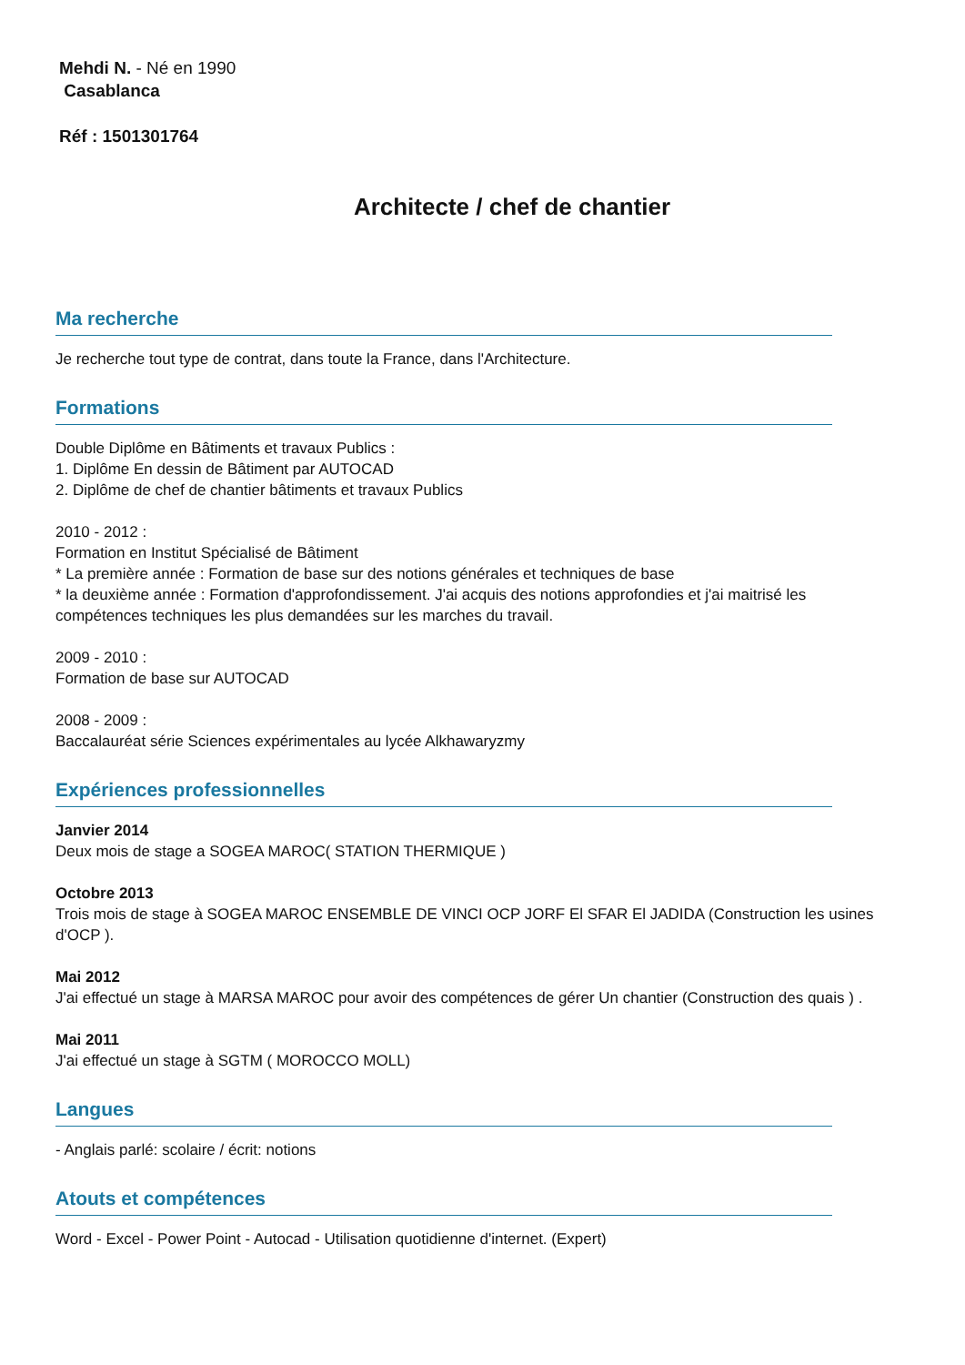Mehdi N. - Né en 1990
Casablanca
Réf : 1501301764
Architecte / chef de chantier
Ma recherche
Je recherche tout type de contrat, dans toute la France, dans l'Architecture.
Formations
Double Diplôme en Bâtiments et travaux Publics :
1. Diplôme En dessin de Bâtiment par AUTOCAD
2. Diplôme de chef de chantier bâtiments et travaux Publics
2010 - 2012 :
Formation en Institut Spécialisé de Bâtiment
* La première année : Formation de base sur des notions générales et techniques de base
* la deuxième année : Formation d'approfondissement. J'ai acquis des notions approfondies et j'ai maitrisé les compétences techniques les plus demandées sur les marches du travail.
2009 - 2010 :
Formation de base sur AUTOCAD
2008 - 2009 :
Baccalauréat série Sciences expérimentales au lycée Alkhawaryzmy
Expériences professionnelles
Janvier 2014
Deux mois de stage a SOGEA MAROC( STATION THERMIQUE )
Octobre 2013
Trois mois de stage à SOGEA MAROC ENSEMBLE DE VINCI OCP JORF El SFAR El JADIDA (Construction les usines d'OCP ).
Mai 2012
J'ai effectué un stage à MARSA MAROC pour avoir des compétences de gérer Un chantier (Construction des quais ) .
Mai 2011
J'ai effectué un stage à SGTM ( MOROCCO MOLL)
Langues
- Anglais parlé: scolaire / écrit: notions
Atouts et compétences
Word - Excel - Power Point - Autocad - Utilisation quotidienne d'internet. (Expert)